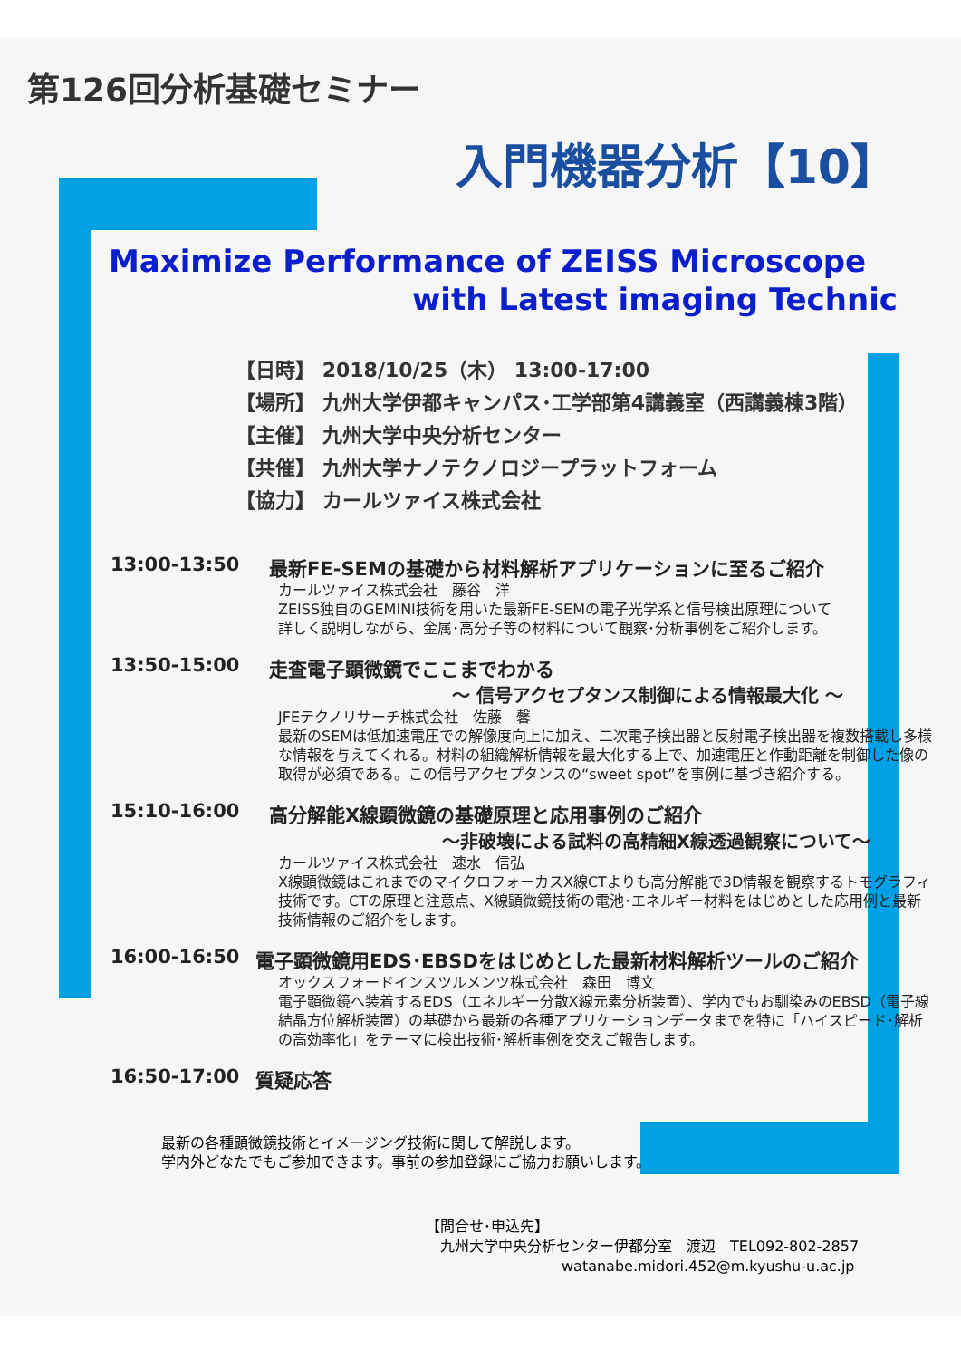第126回分析基礎セミナー
入門機器分析【10】
Maximize Performance of ZEISS Microscope
with Latest imaging Technic
【日時】 2018/10/25（木） 13:00-17:00
【場所】 九州大学伊都キャンパス･工学部第4講義室（西講義棟3階）
【主催】 九州大学中央分析センター
【共催】 九州大学ナノテクノロジープラットフォーム
【協力】 カールツァイス株式会社
13:00-13:50 最新FE-SEMの基礎から材料解析アプリケーションに至るご紹介
カールツァイス株式会社　藤谷　洋
ZEISS独自のGEMINI技術を用いた最新FE-SEMの電子光学系と信号検出原理について
詳しく説明しながら、金属･高分子等の材料について観察･分析事例をご紹介します。
13:50-15:00 走査電子顕微鏡でここまでわかる
～ 信号アクセプタンス制御による情報最大化 ～
JFEテクノリサーチ株式会社　佐藤　馨
最新のSEMは低加速電圧での解像度向上に加え、二次電子検出器と反射電子検出器を複数搭載し多様な情報を与えてくれる。材料の組織解析情報を最大化する上で、加速電圧と作動距離を制御した像の取得が必須である。この信号アクセプタンスの“sweet spot”を事例に基づき紹介する。
15:10-16:00 高分解能X線顕微鏡の基礎原理と応用事例のご紹介
～非破壊による試料の高精細X線透過観察について～
カールツァイス株式会社　速水　信弘
X線顕微鏡はこれまでのマイクロフォーカスX線CTよりも高分解能で3D情報を観察するトモグラフィ技術です。CTの原理と注意点、X線顕微鏡技術の電池･エネルギー材料をはじめとした応用例と最新技術情報のご紹介をします。
16:00-16:50 電子顕微鏡用EDS･EBSDをはじめとした最新材料解析ツールのご紹介
オックスフォードインスツルメンツ株式会社　森田　博文
電子顕微鏡へ装着するEDS（エネルギー分散X線元素分析装置）、学内でもお馴染みのEBSD（電子線結晶方位解析装置）の基礎から最新の各種アプリケーションデータまでを特に「ハイスピード･解析の高効率化」をテーマに検出技術･解析事例を交えご報告します。
16:50-17:00 質疑応答
最新の各種顕微鏡技術とイメージング技術に関して解説します。
学内外どなたでもご参加できます。事前の参加登録にご協力お願いします。
【問合せ･申込先】
　九州大学中央分析センター伊都分室　渡辺　TEL092-802-2857
watanabe.midori.452@m.kyushu-u.ac.jp